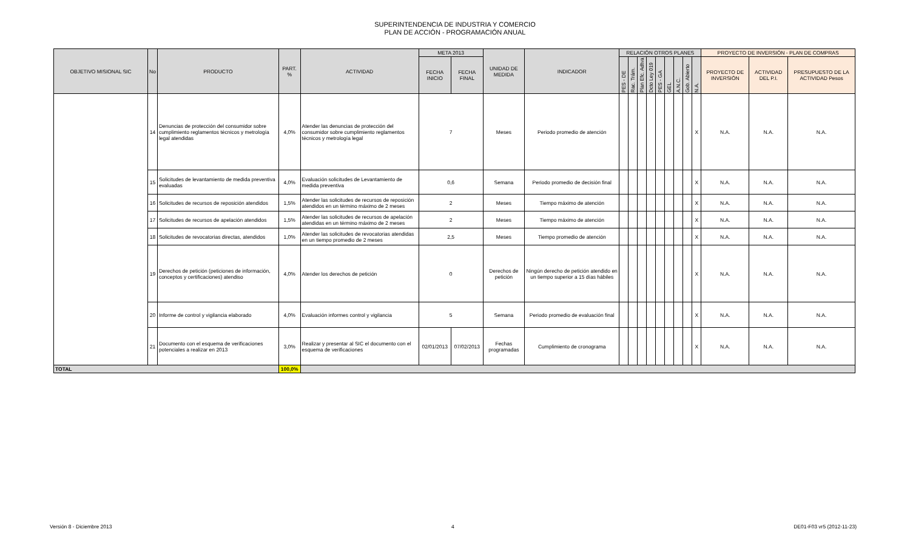SUPERINTENDENCIA DE INDUSTRIA Y COMERCIO
PLAN DE ACCIÓN - PROGRAMACIÓN ANUAL
| OBJETIVO MISIONAL SIC | No | PRODUCTO | PART. % | ACTIVIDAD | META 2013 | | UNIDAD DE MEDIDA | INDICADOR | RELACIÓN OTROS PLANES | | | | | | | | | PROYECTO DE INVERSIÓN - PLAN DE COMPRAS | | |
| --- | --- | --- | --- | --- | --- | --- | --- | --- | --- | --- | --- | --- | --- | --- | --- | --- | --- | --- | --- | --- |
| | | | | | FECHA INICIO | FECHA FINAL | | | PES - DE | Rac. Trám. | Plan Efc. Adtva | Dcto Ley 019 | PES - GA | GEL | A.N.C. | Gob. Abierto | N.A. | PROYECTO DE INVERSIÓN | ACTIVIDAD DEL P.I. | PRESUPUESTO DE LA ACTIVIDAD Pesos |
| | 14 | Denuncias de protección del consumidor sobre cumplimiento reglamentos técnicos y metrología legal atendidas | 4,0% | Atender las denuncias de protección del consumidor sobre cumplimiento reglamentos técnicos y metrología legal | 7 | | Meses | Periodo promedio de atención | | | | | | | | | X | N.A. | N.A. | N.A. |
| | 15 | Solicitudes de levantamiento de medida preventiva evaluadas | 4,0% | Evaluación solicitudes de Levantamiento de medida preventiva | 0,6 | | Semana | Periodo promedio de decisión final | | | | | | | | | X | N.A. | N.A. | N.A. |
| | 16 | Solicitudes de recursos de reposición atendidos | 1,5% | Atender las solicitudes de recursos de reposición atendidos en un término máximo de 2 meses | 2 | | Meses | Tiempo máximo de atención | | | | | | | | | X | N.A. | N.A. | N.A. |
| | 17 | Solicitudes de recursos de apelación atendidos | 1,5% | Atender las solicitudes de recursos de apelación atendidas en un término máximo de 2 meses | 2 | | Meses | Tiempo máximo de atención | | | | | | | | | X | N.A. | N.A. | N.A. |
| | 18 | Solicitudes de revocatorias directas, atendidos | 1,0% | Atender las solicitudes de revocatorias atendidas en un tiempo promedio de 2 meses | 2,5 | | Meses | Tiempo promedio de atención | | | | | | | | | X | N.A. | N.A. | N.A. |
| | 19 | Derechos de petición (peticiones de información, conceptos y certificaciones) atendiso | 4,0% | Atender los derechos de petición | 0 | | Derechos de petición | Ningún derecho de petición atendido en un tiempo superior a 15 días hábiles | | | | | | | | | X | N.A. | N.A. | N.A. |
| | 20 | Informe de control y vigilancia elaborado | 4,0% | Evaluación informes control y vigilancia | 5 | | Semana | Periodo promedio de evaluación final | | | | | | | | | X | N.A. | N.A. | N.A. |
| | 21 | Documento con el esquema de verificaciones potenciales a realizar en 2013 | 3,0% | Realizar y presentar al SIC el documento con el esquema de verificaciones | 02/01/2013 | 07/02/2013 | Fechas programadas | Cumplimiento de cronograma | | | | | | | | | X | N.A. | N.A. | N.A. |
| TOTAL | | | 100,0% | | | | | | | | | | | | | | | | | |
Versión 8 - Diciembre 2013 4 DE01-F03 vr5 (2012-11-23)